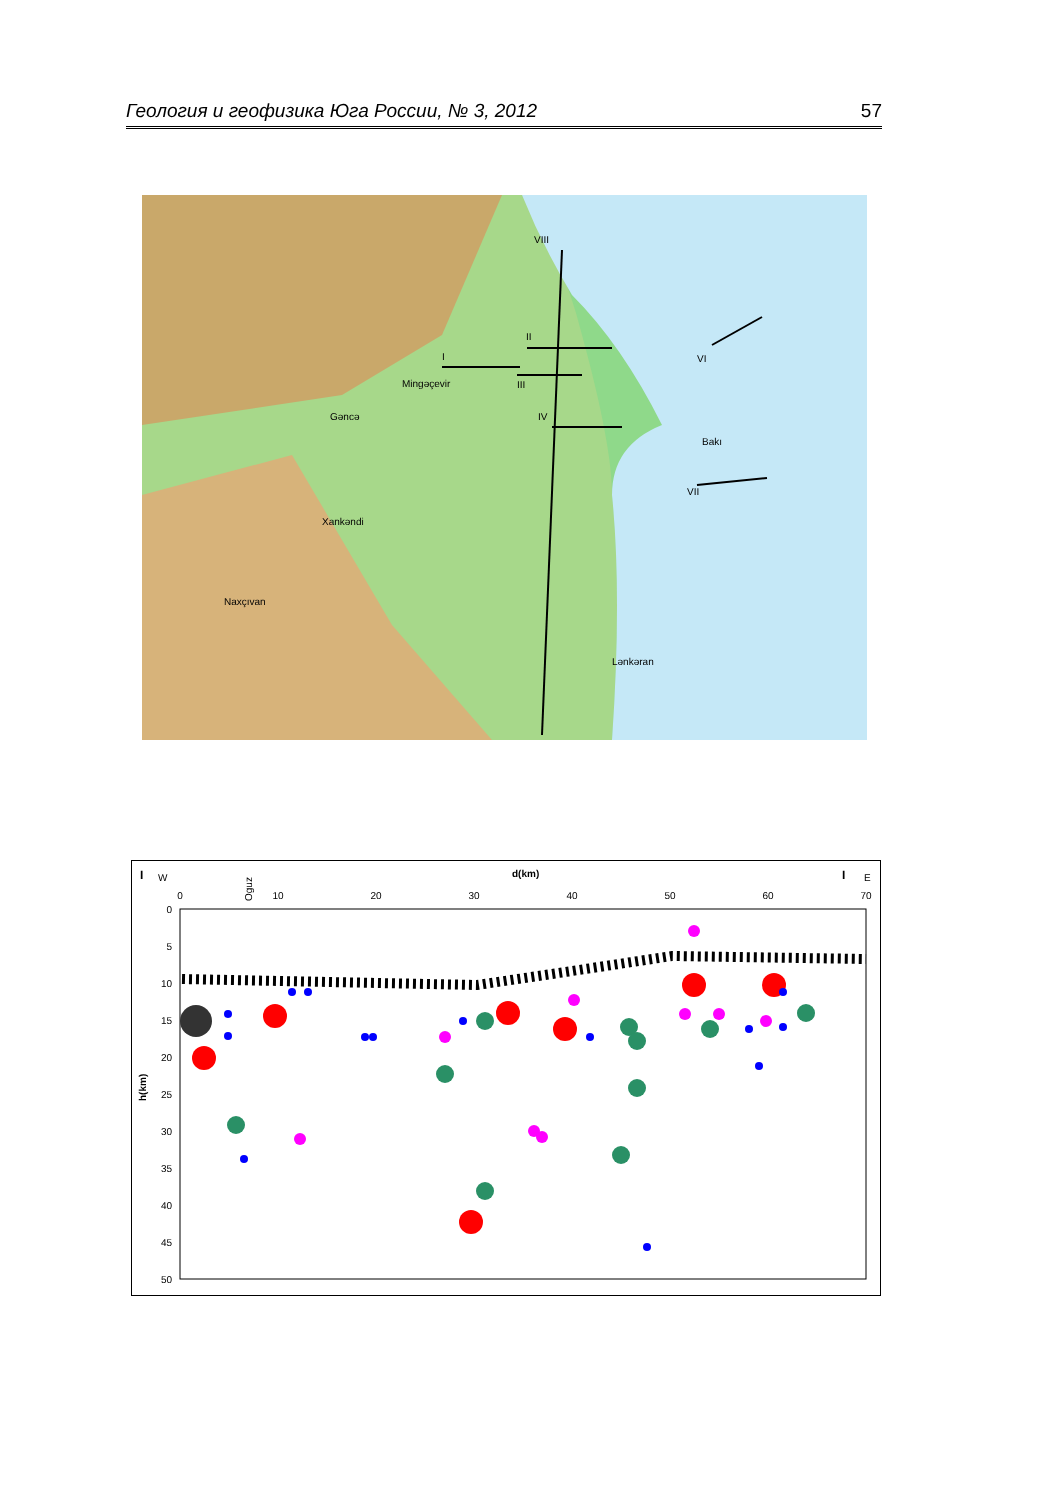Геология и геофизика Юга России, № 3, 2012 57
I
II
III
IV
VI
VII
VIII
Gəncə
Xankəndi
Naxçıvan
Mingəçevir
Bakı
Lənkəran
I
W
d(km)
I
E
Oguz
0
10
20
30
40
50
60
70
0
5
10
15
20
25
30
35
40
45
50
h(km)